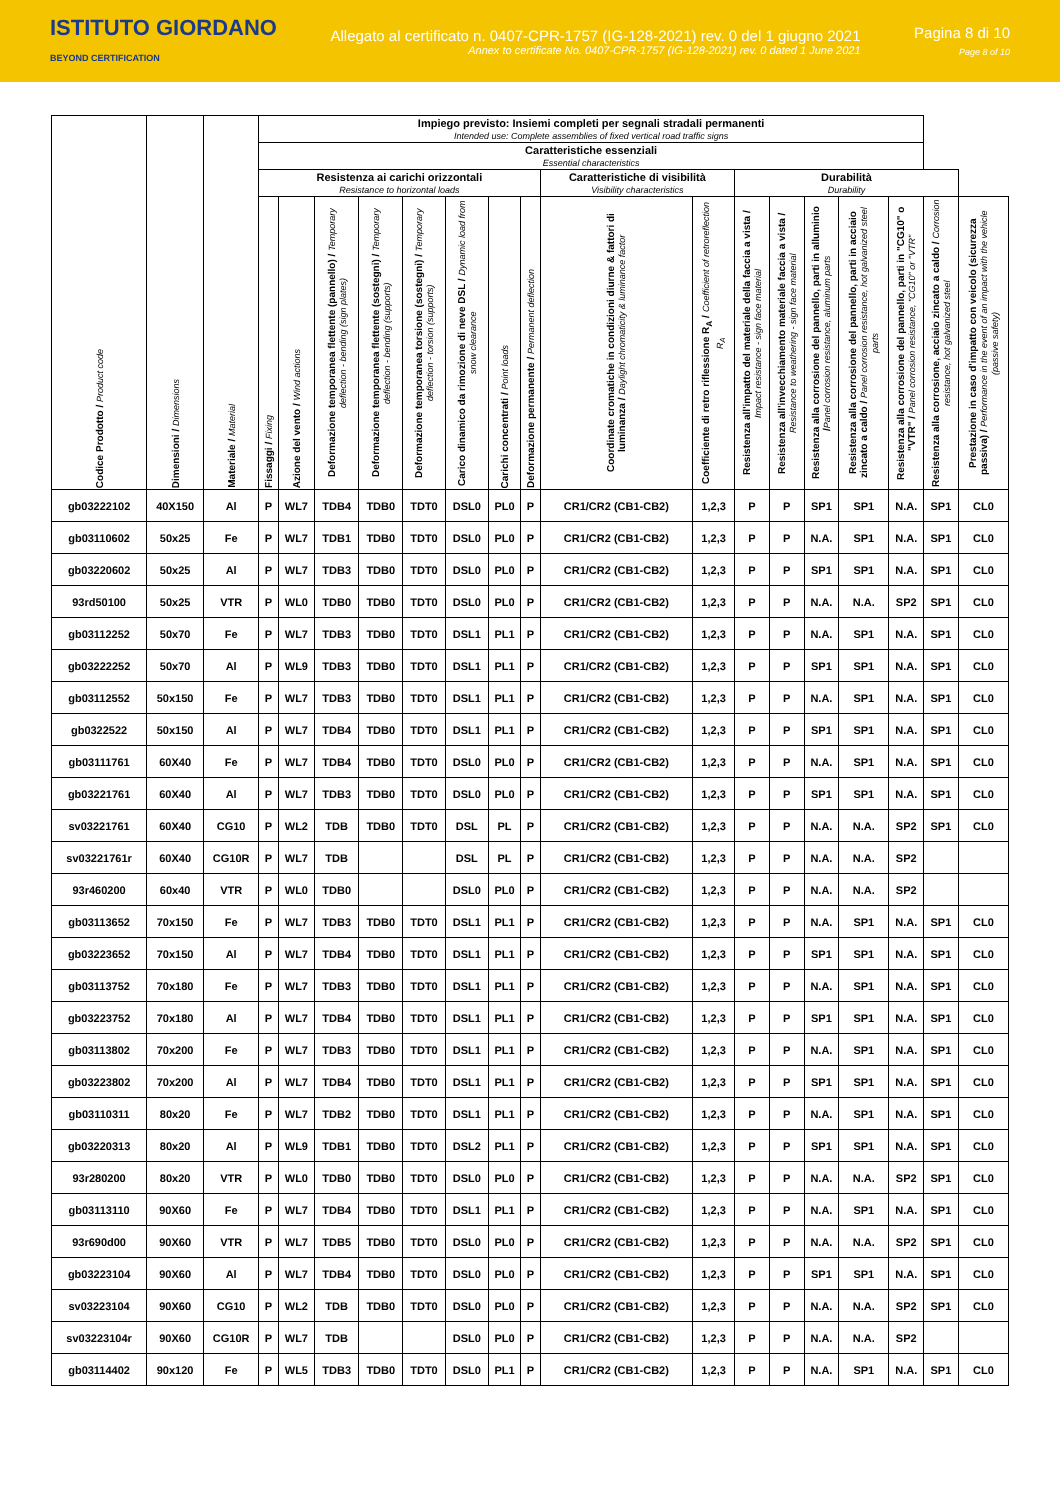ISTITUTO GIORDANO
BEYOND CERTIFICATION
Allegato al certificato n. 0407-CPR-1757 (IG-128-2021) rev. 0 del 1 giugno 2021
Annex to certificate No. 0407-CPR-1757 (IG-128-2021) rev. 0 dated 1 June 2021
Pagina 8 di 10
Page 8 of 10
| Codice Prodotto / Product code | Dimensioni / Dimensions | Materiale / Material | Impiego previsto: Insiemi completi per segnali stradali permanenti Intended use: Complete assemblies of fixed vertical road traffic signs | | | | | | | | | | | | | | | | |
| --- | --- | --- | --- | --- | --- | --- | --- | --- | --- | --- | --- | --- | --- | --- | --- | --- | --- | --- | --- |
| | | | Caratteristiche essenziali Essential characteristics | | | | | | | | | | | | | | | | |
| | | | Resistenza ai carichi orizzontali Resistance to horizontal loads | | | | | | | | Caratteristiche di visibilità Visibility characteristics | | Durabilità Durability | | | | | | |
| | | | Fissaggi / Fixing | Azione del vento / Wind actions | Deformazione temporanea flettente (pannello) / Temporary deflection - bending (sign plates) | Deformazione temporanea flettente (sostegni) / Temporary deflection - bending (supports) | Deformazione temporanea torsione (sostegni) / Temporary deflection - torsion (supports) | Carico dinamico da rimozione di neve DSL / Dynamic load from snow clearance | Carichi concentrati / Point loads | Deformazione permanente / Permanent deflection | Coordinate cromatiche in condizioni diurne & fattori di luminanza / Daylight chromaticity & luminance factor | Coefficiente di retro riflessione R<sub>A</sub> / Coefficient of retroreflection R<sub>A</sub> | Resistenza all'impatto del materiale della faccia a vista / Impact resistance - sign face material | Resistenza all'invecchiamento materiale faccia a vista / Resistance to weathering - sign face material | Resistenza alla corrosione del pannello, parti in alluminio / Panel corrosion resistance, aluminum parts | Resistenza alla corrosione del pannello, parti in acciaio zincato a caldo / Panel corrosion resistance, hot galvanized steel parts | Resistenza alla corrosione del pannello, parti in "CG10" o "VTR" / Panel corrosion resistance, "CG10" or "VTR" | Resistenza alla corrosione, acciaio zincato a caldo / Corrosion resistance, hot galvanized steel | Prestazione in caso d'impatto con veicolo (sicurezza passiva) / Performance in the event of an impact with the vehicle (passive safety) |
| gb03222102 | 40X150 | Al | P | WL7 | TDB4 | TDB0 | TDT0 | DSL0 | PL0 | P | CR1/CR2 (CB1-CB2) | 1,2,3 | P | P | SP1 | SP1 | N.A. | SP1 | CL0 |
| gb03110602 | 50x25 | Fe | P | WL7 | TDB1 | TDB0 | TDT0 | DSL0 | PL0 | P | CR1/CR2 (CB1-CB2) | 1,2,3 | P | P | N.A. | SP1 | N.A. | SP1 | CL0 |
| gb03220602 | 50x25 | Al | P | WL7 | TDB3 | TDB0 | TDT0 | DSL0 | PL0 | P | CR1/CR2 (CB1-CB2) | 1,2,3 | P | P | SP1 | SP1 | N.A. | SP1 | CL0 |
| 93rd50100 | 50x25 | VTR | P | WL0 | TDB0 | TDB0 | TDT0 | DSL0 | PL0 | P | CR1/CR2 (CB1-CB2) | 1,2,3 | P | P | N.A. | N.A. | SP2 | SP1 | CL0 |
| gb03112252 | 50x70 | Fe | P | WL7 | TDB3 | TDB0 | TDT0 | DSL1 | PL1 | P | CR1/CR2 (CB1-CB2) | 1,2,3 | P | P | N.A. | SP1 | N.A. | SP1 | CL0 |
| gb03222252 | 50x70 | Al | P | WL9 | TDB3 | TDB0 | TDT0 | DSL1 | PL1 | P | CR1/CR2 (CB1-CB2) | 1,2,3 | P | P | SP1 | SP1 | N.A. | SP1 | CL0 |
| gb03112552 | 50x150 | Fe | P | WL7 | TDB3 | TDB0 | TDT0 | DSL1 | PL1 | P | CR1/CR2 (CB1-CB2) | 1,2,3 | P | P | N.A. | SP1 | N.A. | SP1 | CL0 |
| gb0322522 | 50x150 | Al | P | WL7 | TDB4 | TDB0 | TDT0 | DSL1 | PL1 | P | CR1/CR2 (CB1-CB2) | 1,2,3 | P | P | SP1 | SP1 | N.A. | SP1 | CL0 |
| gb03111761 | 60X40 | Fe | P | WL7 | TDB4 | TDB0 | TDT0 | DSL0 | PL0 | P | CR1/CR2 (CB1-CB2) | 1,2,3 | P | P | N.A. | SP1 | N.A. | SP1 | CL0 |
| gb03221761 | 60X40 | Al | P | WL7 | TDB3 | TDB0 | TDT0 | DSL0 | PL0 | P | CR1/CR2 (CB1-CB2) | 1,2,3 | P | P | SP1 | SP1 | N.A. | SP1 | CL0 |
| sv03221761 | 60X40 | CG10 | P | WL2 | TDB | TDB0 | TDT0 | DSL | PL | P | CR1/CR2 (CB1-CB2) | 1,2,3 | P | P | N.A. | N.A. | SP2 | SP1 | CL0 |
| sv03221761r | 60X40 | CG10R | P | WL7 | TDB | | | DSL | PL | P | CR1/CR2 (CB1-CB2) | 1,2,3 | P | P | N.A. | N.A. | SP2 | | |
| 93r460200 | 60x40 | VTR | P | WL0 | TDB0 | | | DSL0 | PL0 | P | CR1/CR2 (CB1-CB2) | 1,2,3 | P | P | N.A. | N.A. | SP2 | | |
| gb03113652 | 70x150 | Fe | P | WL7 | TDB3 | TDB0 | TDT0 | DSL1 | PL1 | P | CR1/CR2 (CB1-CB2) | 1,2,3 | P | P | N.A. | SP1 | N.A. | SP1 | CL0 |
| gb03223652 | 70x150 | Al | P | WL7 | TDB4 | TDB0 | TDT0 | DSL1 | PL1 | P | CR1/CR2 (CB1-CB2) | 1,2,3 | P | P | SP1 | SP1 | N.A. | SP1 | CL0 |
| gb03113752 | 70x180 | Fe | P | WL7 | TDB3 | TDB0 | TDT0 | DSL1 | PL1 | P | CR1/CR2 (CB1-CB2) | 1,2,3 | P | P | N.A. | SP1 | N.A. | SP1 | CL0 |
| gb03223752 | 70x180 | Al | P | WL7 | TDB4 | TDB0 | TDT0 | DSL1 | PL1 | P | CR1/CR2 (CB1-CB2) | 1,2,3 | P | P | SP1 | SP1 | N.A. | SP1 | CL0 |
| gb03113802 | 70x200 | Fe | P | WL7 | TDB3 | TDB0 | TDT0 | DSL1 | PL1 | P | CR1/CR2 (CB1-CB2) | 1,2,3 | P | P | N.A. | SP1 | N.A. | SP1 | CL0 |
| gb03223802 | 70x200 | Al | P | WL7 | TDB4 | TDB0 | TDT0 | DSL1 | PL1 | P | CR1/CR2 (CB1-CB2) | 1,2,3 | P | P | SP1 | SP1 | N.A. | SP1 | CL0 |
| gb03110311 | 80x20 | Fe | P | WL7 | TDB2 | TDB0 | TDT0 | DSL1 | PL1 | P | CR1/CR2 (CB1-CB2) | 1,2,3 | P | P | N.A. | SP1 | N.A. | SP1 | CL0 |
| gb03220313 | 80x20 | Al | P | WL9 | TDB1 | TDB0 | TDT0 | DSL2 | PL1 | P | CR1/CR2 (CB1-CB2) | 1,2,3 | P | P | SP1 | SP1 | N.A. | SP1 | CL0 |
| 93r280200 | 80x20 | VTR | P | WL0 | TDB0 | TDB0 | TDT0 | DSL0 | PL0 | P | CR1/CR2 (CB1-CB2) | 1,2,3 | P | P | N.A. | N.A. | SP2 | SP1 | CL0 |
| gb03113110 | 90X60 | Fe | P | WL7 | TDB4 | TDB0 | TDT0 | DSL1 | PL1 | P | CR1/CR2 (CB1-CB2) | 1,2,3 | P | P | N.A. | SP1 | N.A. | SP1 | CL0 |
| 93r690d00 | 90X60 | VTR | P | WL7 | TDB5 | TDB0 | TDT0 | DSL0 | PL0 | P | CR1/CR2 (CB1-CB2) | 1,2,3 | P | P | N.A. | N.A. | SP2 | SP1 | CL0 |
| gb03223104 | 90X60 | Al | P | WL7 | TDB4 | TDB0 | TDT0 | DSL0 | PL0 | P | CR1/CR2 (CB1-CB2) | 1,2,3 | P | P | SP1 | SP1 | N.A. | SP1 | CL0 |
| sv03223104 | 90X60 | CG10 | P | WL2 | TDB | TDB0 | TDT0 | DSL0 | PL0 | P | CR1/CR2 (CB1-CB2) | 1,2,3 | P | P | N.A. | N.A. | SP2 | SP1 | CL0 |
| sv03223104r | 90X60 | CG10R | P | WL7 | TDB | | | DSL0 | PL0 | P | CR1/CR2 (CB1-CB2) | 1,2,3 | P | P | N.A. | N.A. | SP2 | | |
| gb03114402 | 90x120 | Fe | P | WL5 | TDB3 | TDB0 | TDT0 | DSL0 | PL1 | P | CR1/CR2 (CB1-CB2) | 1,2,3 | P | P | N.A. | SP1 | N.A. | SP1 | CL0 |